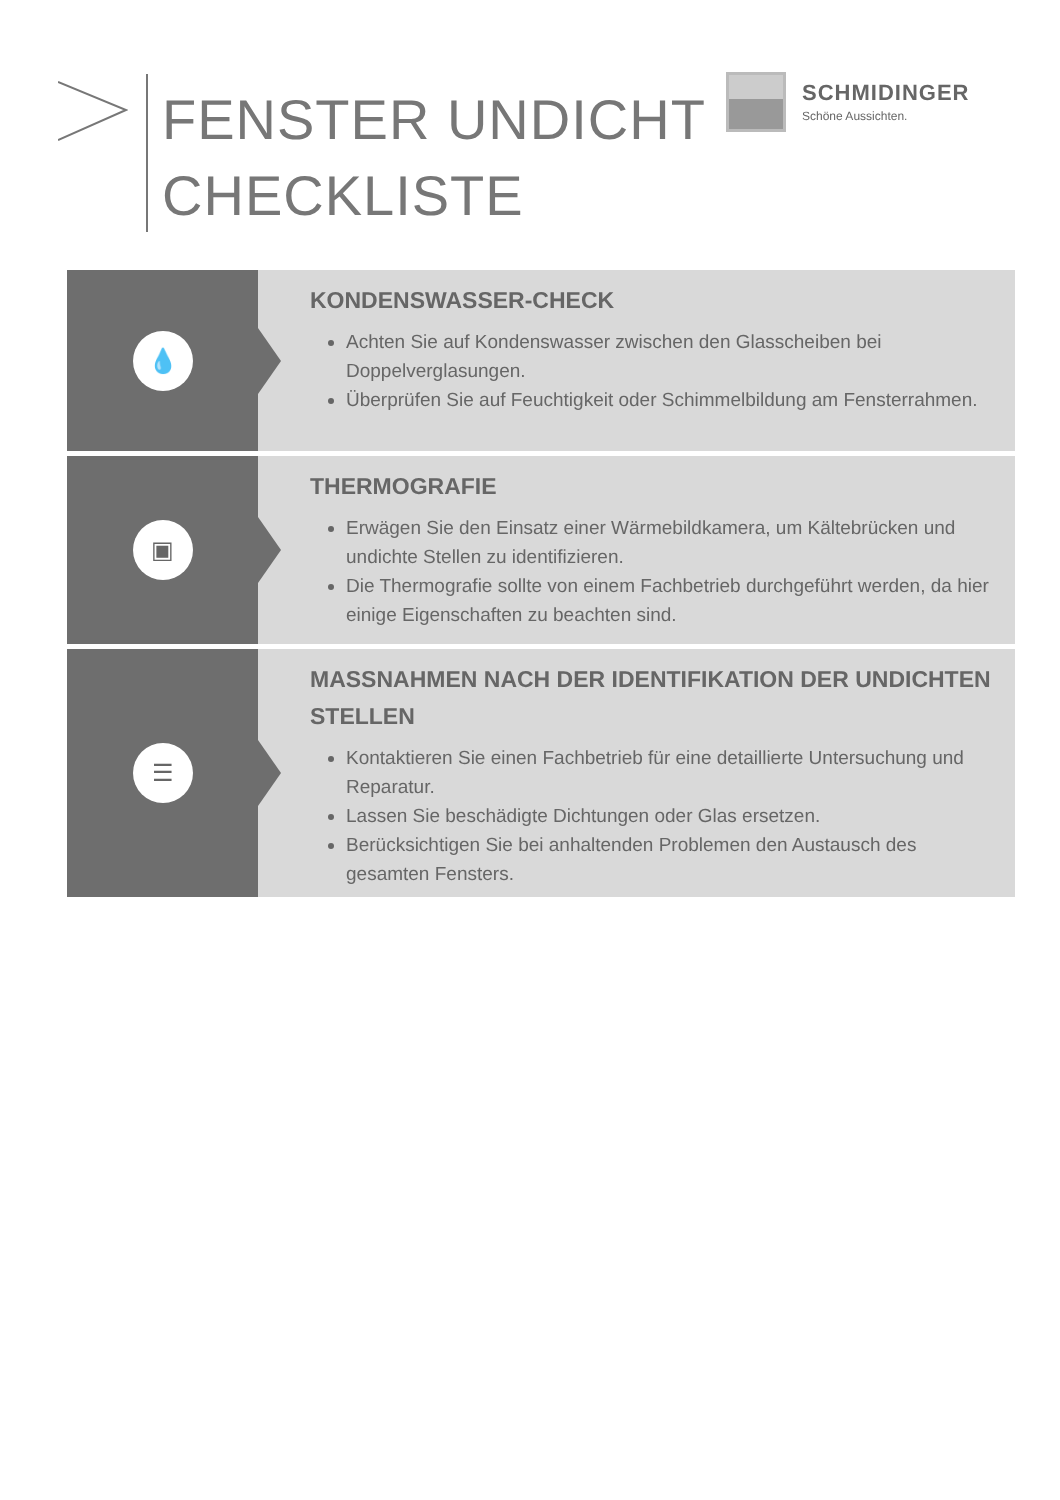FENSTER UNDICHT
CHECKLISTE
SCHMIDINGER
Schöne Aussichten.
💧
KONDENSWASSER-CHECK
Achten Sie auf Kondenswasser zwischen den Glasscheiben bei Doppelverglasungen.
Überprüfen Sie auf Feuchtigkeit oder Schimmelbildung am Fensterrahmen.
▣
THERMOGRAFIE
Erwägen Sie den Einsatz einer Wärmebildkamera, um Kältebrücken und undichte Stellen zu identifizieren.
Die Thermografie sollte von einem Fachbetrieb durchgeführt werden, da hier einige Eigenschaften zu beachten sind.
☰
MASSNAHMEN NACH DER IDENTIFIKATION DER UNDICHTEN STELLEN
Kontaktieren Sie einen Fachbetrieb für eine detaillierte Untersuchung und Reparatur.
Lassen Sie beschädigte Dichtungen oder Glas ersetzen.
Berücksichtigen Sie bei anhaltenden Problemen den Austausch des gesamten Fensters.